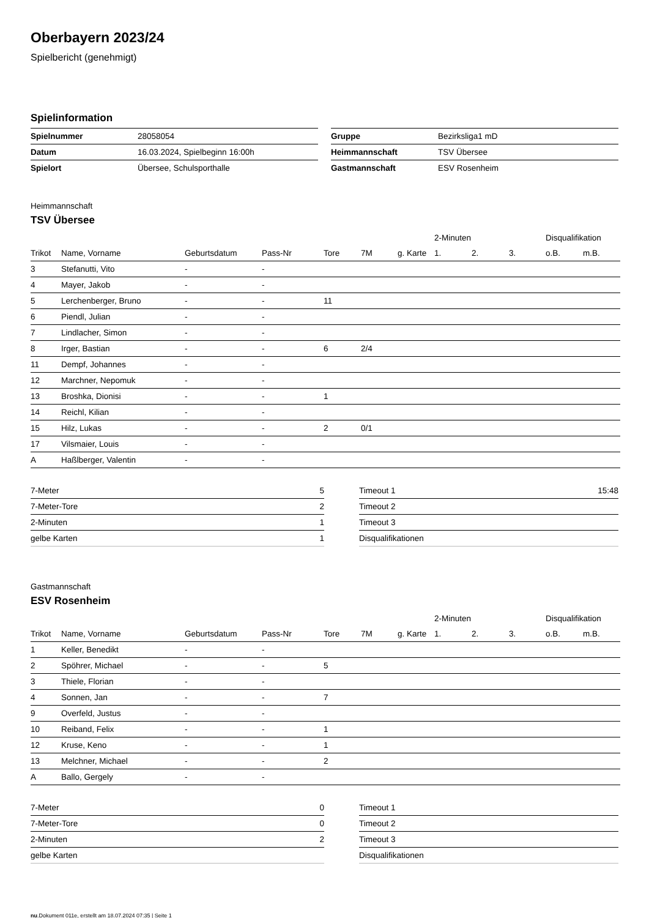Oberbayern 2023/24
Spielbericht (genehmigt)
Spielinformation
| Spielnummer | 28058054 |
| Datum | 16.03.2024, Spielbeginn 16:00h |
| Spielort | Übersee, Schulsporthalle |
| Gruppe | Bezirksliga1 mD |
| Heimmannschaft | TSV Übersee |
| Gastmannschaft | ESV Rosenheim |
Heimmannschaft
TSV Übersee
| | | | | | | | 2-Minuten | | | Disqualifikation | |
| --- | --- | --- | --- | --- | --- | --- | --- | --- | --- | --- | --- |
| Trikot | Name, Vorname | Geburtsdatum | Pass-Nr | Tore | 7M | g. Karte | 1. | 2. | 3. | o.B. | m.B. |
| 3 | Stefanutti, Vito | - | - | | | | | | | | |
| 4 | Mayer, Jakob | - | - | | | | | | | | |
| 5 | Lerchenberger, Bruno | - | - | 11 | | | | | | | |
| 6 | Piendl, Julian | - | - | | | | | | | | |
| 7 | Lindlacher, Simon | - | - | | | | | | | | |
| 8 | Irger, Bastian | - | - | 6 | 2/4 | | | | | | |
| 11 | Dempf, Johannes | - | - | | | | | | | | |
| 12 | Marchner, Nepomuk | - | - | | | | | | | | |
| 13 | Broshka, Dionisi | - | - | 1 | | | | | | | |
| 14 | Reichl, Kilian | - | - | | | | | | | | |
| 15 | Hilz, Lukas | - | - | 2 | 0/1 | | | | | | |
| 17 | Vilsmaier, Louis | - | - | | | | | | | | |
| A | Haßlberger, Valentin | - | - | | | | | | | | |
| 7-Meter | 5 |
| 7-Meter-Tore | 2 |
| 2-Minuten | 1 |
| gelbe Karten | 1 |
| Timeout 1 | 15:48 |
| Timeout 2 | |
| Timeout 3 | |
| Disqualifikationen | |
Gastmannschaft
ESV Rosenheim
| | | | | | | | 2-Minuten | | | Disqualifikation | |
| --- | --- | --- | --- | --- | --- | --- | --- | --- | --- | --- | --- |
| Trikot | Name, Vorname | Geburtsdatum | Pass-Nr | Tore | 7M | g. Karte | 1. | 2. | 3. | o.B. | m.B. |
| 1 | Keller, Benedikt | - | - | | | | | | | | |
| 2 | Spöhrer, Michael | - | - | 5 | | | | | | | |
| 3 | Thiele, Florian | - | - | | | | | | | | |
| 4 | Sonnen, Jan | - | - | 7 | | | | | | | |
| 9 | Overfeld, Justus | - | - | | | | | | | | |
| 10 | Reiband, Felix | - | - | 1 | | | | | | | |
| 12 | Kruse, Keno | - | - | 1 | | | | | | | |
| 13 | Melchner, Michael | - | - | 2 | | | | | | | |
| A | Ballo, Gergely | - | - | | | | | | | | |
| 7-Meter | 0 |
| 7-Meter-Tore | 0 |
| 2-Minuten | 2 |
| gelbe Karten | |
| Timeout 1 | |
| Timeout 2 | |
| Timeout 3 | |
| Disqualifikationen | |
nu.Dokument 011e, erstellt am 18.07.2024 07:35 | Seite 1